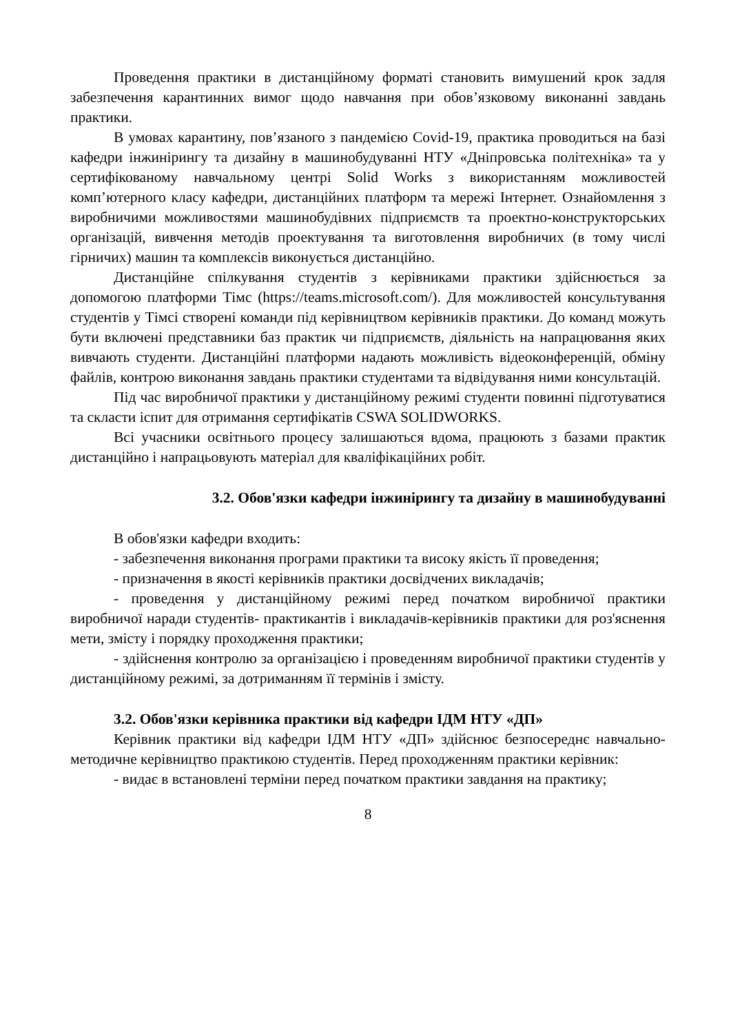Проведення практики в дистанційному форматі становить вимушений крок задля забезпечення карантинних вимог щодо навчання при обов’язковому виконанні завдань практики.
В умовах карантину, пов’язаного з пандемією Covid-19, практика проводиться на базі кафедри інжинірингу та дизайну в машинобудуванні НТУ «Дніпровська політехніка» та у сертифікованому навчальному центрі Solid Works з використанням можливостей комп’ютерного класу кафедри, дистанційних платформ та мережі Інтернет. Ознайомлення з виробничими можливостями машинобудівних підприємств та проектно-конструкторських організацій, вивчення методів проектування та виготовлення виробничих (в тому числі гірничих) машин та комплексів виконується дистанційно.
Дистанційне спілкування студентів з керівниками практики здійснюється за допомогою платформи Тімс (https://teams.microsoft.com/). Для можливостей консультування студентів у Тімсі створені команди під керівництвом керівників практики. До команд можуть бути включені представники баз практик чи підприємств, діяльність на напрацювання яких вивчають студенти. Дистанційні платформи надають можливість відеоконференцій, обміну файлів, контрою виконання завдань практики студентами та відвідування ними консультацій.
Під час виробничої практики у дистанційному режимі студенти повинні підготуватися та скласти іспит для отримання сертифікатів CSWA SOLIDWORKS.
Всі учасники освітнього процесу залишаються вдома, працюють з базами практик дистанційно і напрацьовують матеріал для кваліфікаційних робіт.
3.2. Обов'язки кафедри інжинірингу та дизайну в машинобудуванні
В обов'язки кафедри входить:
- забезпечення виконання програми практики та високу якість її проведення;
- призначення в якості керівників практики досвідчених викладачів;
- проведення у дистанційному режимі перед початком виробничої практики виробничої наради студентів- практикантів і викладачів-керівників практики для роз'яснення мети, змісту і порядку проходження практики;
- здійснення контролю за організацією і проведенням виробничої практики студентів у дистанційному режимі, за дотриманням її термінів і змісту.
3.2. Обов'язки керівника практики від кафедри ІДМ НТУ «ДП»
Керівник практики від кафедри ІДМ НТУ «ДП» здійснює безпосереднє навчально-методичне керівництво практикою студентів. Перед проходженням практики керівник:
- видає в встановлені терміни перед початком практики завдання на практику;
8